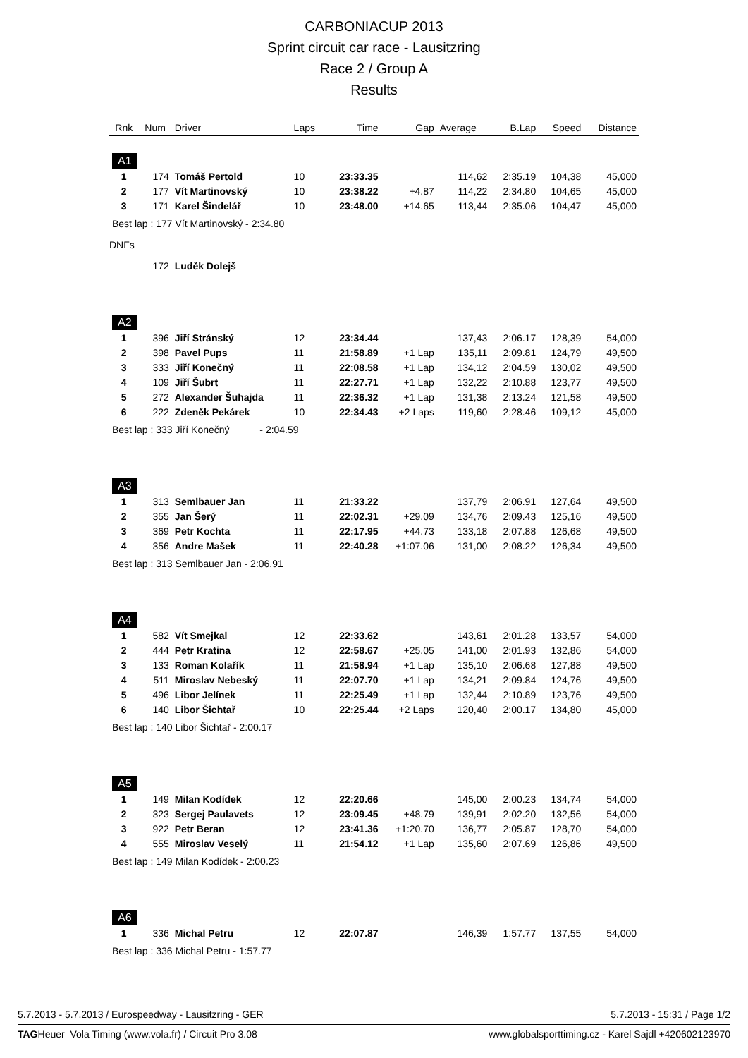CARBONIACUP 2013
Sprint circuit car race - Lausitzring
Race 2 / Group A
Results
| Rnk | Num | Driver | Laps | Time | Gap | Average | B.Lap | Speed | Distance |
| --- | --- | --- | --- | --- | --- | --- | --- | --- | --- |
| A1 | | | | | | | | | |
| 1 | 174 | Tomáš Pertold | 10 | 23:33.35 | | 114,62 | 2:35.19 | 104,38 | 45,000 |
| 2 | 177 | Vít Martinovský | 10 | 23:38.22 | +4.87 | 114,22 | 2:34.80 | 104,65 | 45,000 |
| 3 | 171 | Karel Šindelář | 10 | 23:48.00 | +14.65 | 113,44 | 2:35.06 | 104,47 | 45,000 |
| Best lap : 177 Vít Martinovský - 2:34.80 | | | | | | | | | |
| DNFs | | | | | | | | | |
| | 172 | Luděk Dolejš | | | | | | | |
| A2 | | | | | | | | | |
| 1 | 396 | Jiří Stránský | 12 | 23:34.44 | | 137,43 | 2:06.17 | 128,39 | 54,000 |
| 2 | 398 | Pavel Pups | 11 | 21:58.89 | +1 Lap | 135,11 | 2:09.81 | 124,79 | 49,500 |
| 3 | 333 | Jiří Konečný | 11 | 22:08.58 | +1 Lap | 134,12 | 2:04.59 | 130,02 | 49,500 |
| 4 | 109 | Jiří Šubrt | 11 | 22:27.71 | +1 Lap | 132,22 | 2:10.88 | 123,77 | 49,500 |
| 5 | 272 | Alexander Šuhajda | 11 | 22:36.32 | +1 Lap | 131,38 | 2:13.24 | 121,58 | 49,500 |
| 6 | 222 | Zdeněk Pekárek | 10 | 22:34.43 | +2 Laps | 119,60 | 2:28.46 | 109,12 | 45,000 |
| Best lap : 333 Jiří Konečný - 2:04.59 | | | | | | | | | |
| A3 | | | | | | | | | |
| 1 | 313 | Semlbauer Jan | 11 | 21:33.22 | | 137,79 | 2:06.91 | 127,64 | 49,500 |
| 2 | 355 | Jan Šerý | 11 | 22:02.31 | +29.09 | 134,76 | 2:09.43 | 125,16 | 49,500 |
| 3 | 369 | Petr Kochta | 11 | 22:17.95 | +44.73 | 133,18 | 2:07.88 | 126,68 | 49,500 |
| 4 | 356 | Andre Mašek | 11 | 22:40.28 | +1:07.06 | 131,00 | 2:08.22 | 126,34 | 49,500 |
| Best lap : 313 Semlbauer Jan - 2:06.91 | | | | | | | | | |
| A4 | | | | | | | | | |
| 1 | 582 | Vít Smejkal | 12 | 22:33.62 | | 143,61 | 2:01.28 | 133,57 | 54,000 |
| 2 | 444 | Petr Kratina | 12 | 22:58.67 | +25.05 | 141,00 | 2:01.93 | 132,86 | 54,000 |
| 3 | 133 | Roman Kolařík | 11 | 21:58.94 | +1 Lap | 135,10 | 2:06.68 | 127,88 | 49,500 |
| 4 | 511 | Miroslav Nebeský | 11 | 22:07.70 | +1 Lap | 134,21 | 2:09.84 | 124,76 | 49,500 |
| 5 | 496 | Libor Jelínek | 11 | 22:25.49 | +1 Lap | 132,44 | 2:10.89 | 123,76 | 49,500 |
| 6 | 140 | Libor Šichtař | 10 | 22:25.44 | +2 Laps | 120,40 | 2:00.17 | 134,80 | 45,000 |
| Best lap : 140 Libor Šichtař - 2:00.17 | | | | | | | | | |
| A5 | | | | | | | | | |
| 1 | 149 | Milan Kodídek | 12 | 22:20.66 | | 145,00 | 2:00.23 | 134,74 | 54,000 |
| 2 | 323 | Sergej Paulavets | 12 | 23:09.45 | +48.79 | 139,91 | 2:02.20 | 132,56 | 54,000 |
| 3 | 922 | Petr Beran | 12 | 23:41.36 | +1:20.70 | 136,77 | 2:05.87 | 128,70 | 54,000 |
| 4 | 555 | Miroslav Veselý | 11 | 21:54.12 | +1 Lap | 135,60 | 2:07.69 | 126,86 | 49,500 |
| Best lap : 149 Milan Kodídek - 2:00.23 | | | | | | | | | |
| A6 | | | | | | | | | |
| 1 | 336 | Michal Petru | 12 | 22:07.87 | | 146,39 | 1:57.77 | 137,55 | 54,000 |
| Best lap : 336 Michal Petru - 1:57.77 | | | | | | | | | |
5.7.2013 - 5.7.2013 / Eurospeedway - Lausitzring - GER 5.7.2013 - 15:31 / Page 1/2
TAGHeuer Vola Timing (www.vola.fr) / Circuit Pro 3.08 www.globalsporttiming.cz - Karel Sajdl +420602123970